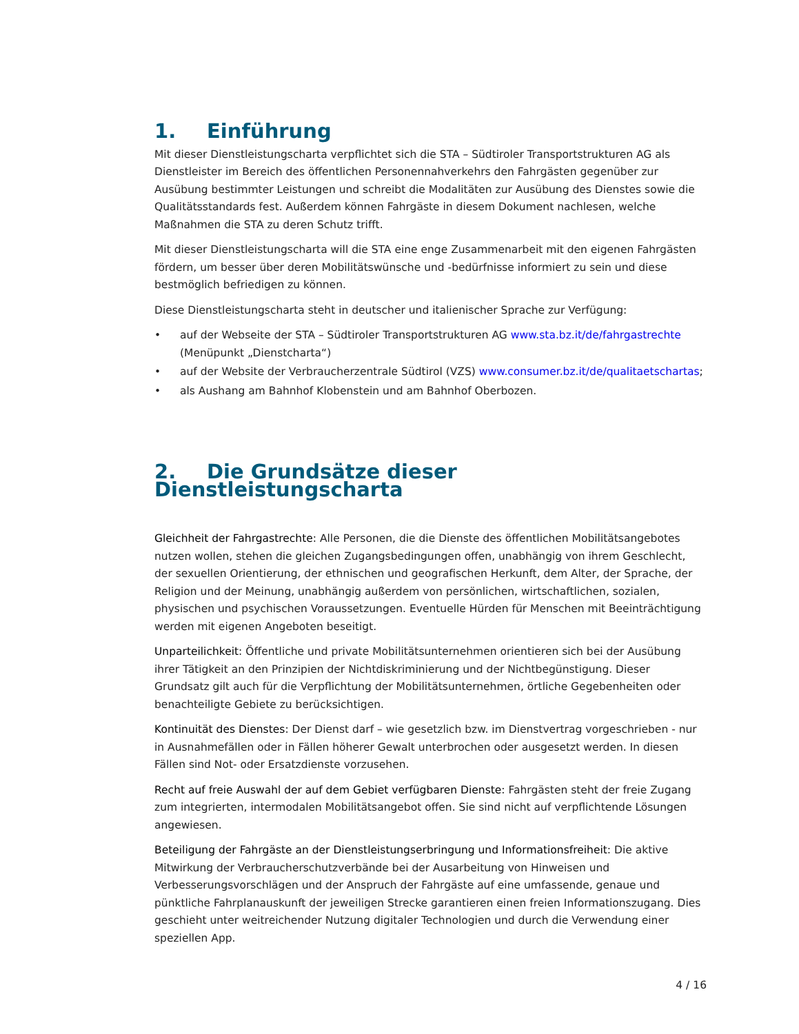1. Einführung
Mit dieser Dienstleistungscharta verpflichtet sich die STA – Südtiroler Transportstrukturen AG als Dienstleister im Bereich des öffentlichen Personennahverkehrs den Fahrgästen gegenüber zur Ausübung bestimmter Leistungen und schreibt die Modalitäten zur Ausübung des Dienstes sowie die Qualitätsstandards fest. Außerdem können Fahrgäste in diesem Dokument nachlesen, welche Maßnahmen die STA zu deren Schutz trifft.
Mit dieser Dienstleistungscharta will die STA eine enge Zusammenarbeit mit den eigenen Fahrgästen fördern, um besser über deren Mobilitätswünsche und -bedürfnisse informiert zu sein und diese bestmöglich befriedigen zu können.
Diese Dienstleistungscharta steht in deutscher und italienischer Sprache zur Verfügung:
• auf der Webseite der STA – Südtiroler Transportstrukturen AG www.sta.bz.it/de/fahrgastrechte (Menüpunkt „Dienstcharta“)
• auf der Website der Verbraucherzentrale Südtirol (VZS) www.consumer.bz.it/de/qualitaetschartas;
• als Aushang am Bahnhof Klobenstein und am Bahnhof Oberbozen.
2. Die Grundsätze dieser Dienstleistungscharta
Gleichheit der Fahrgastrechte: Alle Personen, die die Dienste des öffentlichen Mobilitätsangebotes nutzen wollen, stehen die gleichen Zugangsbedingungen offen, unabhängig von ihrem Geschlecht, der sexuellen Orientierung, der ethnischen und geografischen Herkunft, dem Alter, der Sprache, der Religion und der Meinung, unabhängig außerdem von persönlichen, wirtschaftlichen, sozialen, physischen und psychischen Voraussetzungen. Eventuelle Hürden für Menschen mit Beeinträchtigung werden mit eigenen Angeboten beseitigt.
Unparteilichkeit: Öffentliche und private Mobilitätsunternehmen orientieren sich bei der Ausübung ihrer Tätigkeit an den Prinzipien der Nichtdiskriminierung und der Nichtbegünstigung. Dieser Grundsatz gilt auch für die Verpflichtung der Mobilitätsunternehmen, örtliche Gegebenheiten oder benachteiligte Gebiete zu berücksichtigen.
Kontinuität des Dienstes: Der Dienst darf – wie gesetzlich bzw. im Dienstvertrag vorgeschrieben - nur in Ausnahmefällen oder in Fällen höherer Gewalt unterbrochen oder ausgesetzt werden. In diesen Fällen sind Not- oder Ersatzdienste vorzusehen.
Recht auf freie Auswahl der auf dem Gebiet verfügbaren Dienste: Fahrgästen steht der freie Zugang zum integrierten, intermodalen Mobilitätsangebot offen. Sie sind nicht auf verpflichtende Lösungen angewiesen.
Beteiligung der Fahrgäste an der Dienstleistungserbringung und Informationsfreiheit: Die aktive Mitwirkung der Verbraucherschutzverbände bei der Ausarbeitung von Hinweisen und Verbesserungsvorschlägen und der Anspruch der Fahrgäste auf eine umfassende, genaue und pünktliche Fahrplanauskunft der jeweiligen Strecke garantieren einen freien Informationszugang. Dies geschieht unter weitreichender Nutzung digitaler Technologien und durch die Verwendung einer speziellen App.
4 / 16